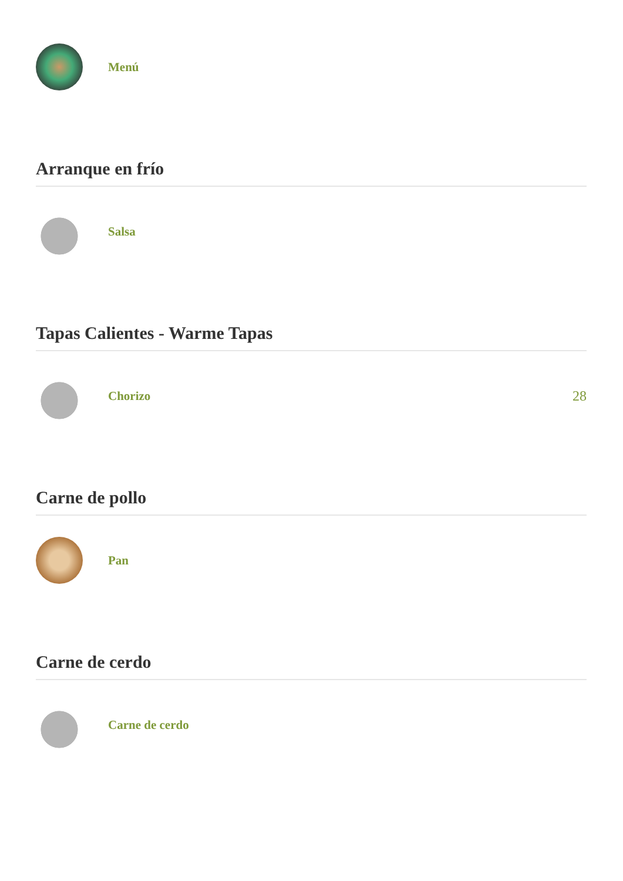Menú
Arranque en frío
Salsa
Tapas Calientes - Warme Tapas
Chorizo 28
Carne de pollo
Pan
Carne de cerdo
Carne de cerdo